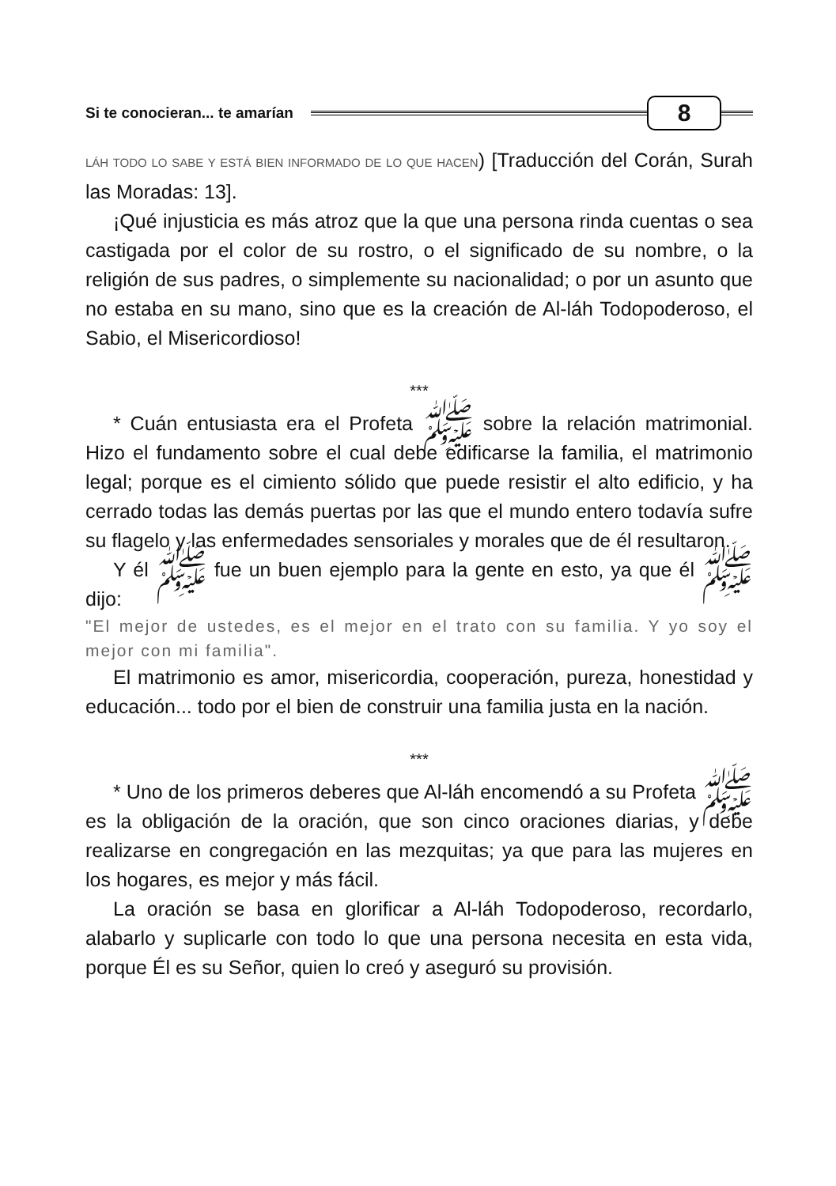Si te conocieran... te amarían 8
LÁH TODO LO SABE Y ESTÁ BIEN INFORMADO DE LO QUE HACEN) [Traducción del Corán, Surah las Moradas: 13].
¡Qué injusticia es más atroz que la que una persona rinda cuentas o sea castigada por el color de su rostro, o el significado de su nombre, o la religión de sus padres, o simplemente su nacionalidad; o por un asunto que no estaba en su mano, sino que es la creación de Al-láh Todopoderoso, el Sabio, el Misericordioso!
***
* Cuán entusiasta era el Profeta ﷺ sobre la relación matrimonial. Hizo el fundamento sobre el cual debe edificarse la familia, el matrimonio legal; porque es el cimiento sólido que puede resistir el alto edificio, y ha cerrado todas las demás puertas por las que el mundo entero todavía sufre su flagelo y las enfermedades sensoriales y morales que de él resultaron.
Y él ﷺ fue un buen ejemplo para la gente en esto, ya que él ﷺ dijo:
"El mejor de ustedes, es el mejor en el trato con su familia. Y yo soy el mejor con mi familia".
El matrimonio es amor, misericordia, cooperación, pureza, honestidad y educación... todo por el bien de construir una familia justa en la nación.
***
* Uno de los primeros deberes que Al-láh encomendó a su Profeta ﷺ es la obligación de la oración, que son cinco oraciones diarias, y debe realizarse en congregación en las mezquitas; ya que para las mujeres en los hogares, es mejor y más fácil.
La oración se basa en glorificar a Al-láh Todopoderoso, recordarlo, alabarlo y suplicarle con todo lo que una persona necesita en esta vida, porque Él es su Señor, quien lo creó y aseguró su provisión.